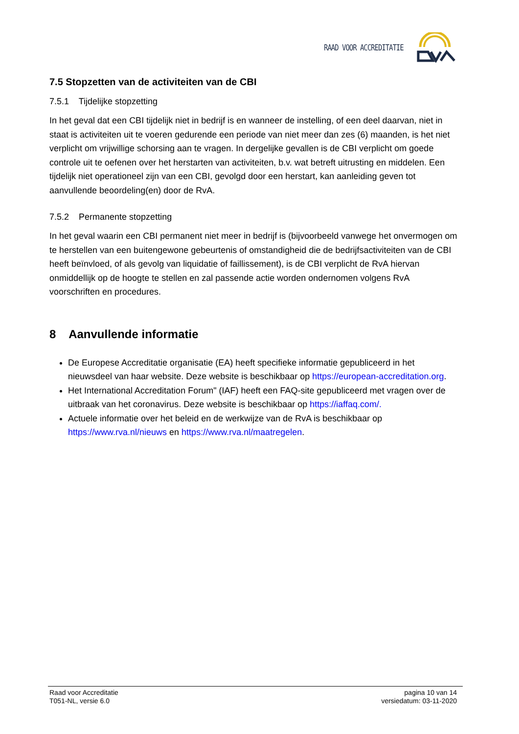RAAD VOOR ACCREDITATIE
7.5 Stopzetten van de activiteiten van de CBI
7.5.1 Tijdelijke stopzetting
In het geval dat een CBI tijdelijk niet in bedrijf is en wanneer de instelling, of een deel daarvan, niet in staat is activiteiten uit te voeren gedurende een periode van niet meer dan zes (6) maanden, is het niet verplicht om vrijwillige schorsing aan te vragen. In dergelijke gevallen is de CBI verplicht om goede controle uit te oefenen over het herstarten van activiteiten, b.v. wat betreft uitrusting en middelen. Een tijdelijk niet operationeel zijn van een CBI, gevolgd door een herstart, kan aanleiding geven tot aanvullende beoordeling(en) door de RvA.
7.5.2 Permanente stopzetting
In het geval waarin een CBI permanent niet meer in bedrijf is (bijvoorbeeld vanwege het onvermogen om te herstellen van een buitengewone gebeurtenis of omstandigheid die de bedrijfsactiviteiten van de CBI heeft beïnvloed, of als gevolg van liquidatie of faillissement), is de CBI verplicht de RvA hiervan onmiddellijk op de hoogte te stellen en zal passende actie worden ondernomen volgens RvA voorschriften en procedures.
8 Aanvullende informatie
De Europese Accreditatie organisatie (EA) heeft specifieke informatie gepubliceerd in het nieuwsdeel van haar website. Deze website is beschikbaar op https://european-accreditation.org.
Het International Accreditation Forum" (IAF) heeft een FAQ-site gepubliceerd met vragen over de uitbraak van het coronavirus. Deze website is beschikbaar op https://iaffaq.com/.
Actuele informatie over het beleid en de werkwijze van de RvA is beschikbaar op https://www.rva.nl/nieuws en https://www.rva.nl/maatregelen.
Raad voor Accreditatie
T051-NL, versie 6.0
pagina 10 van 14
versiedatum: 03-11-2020